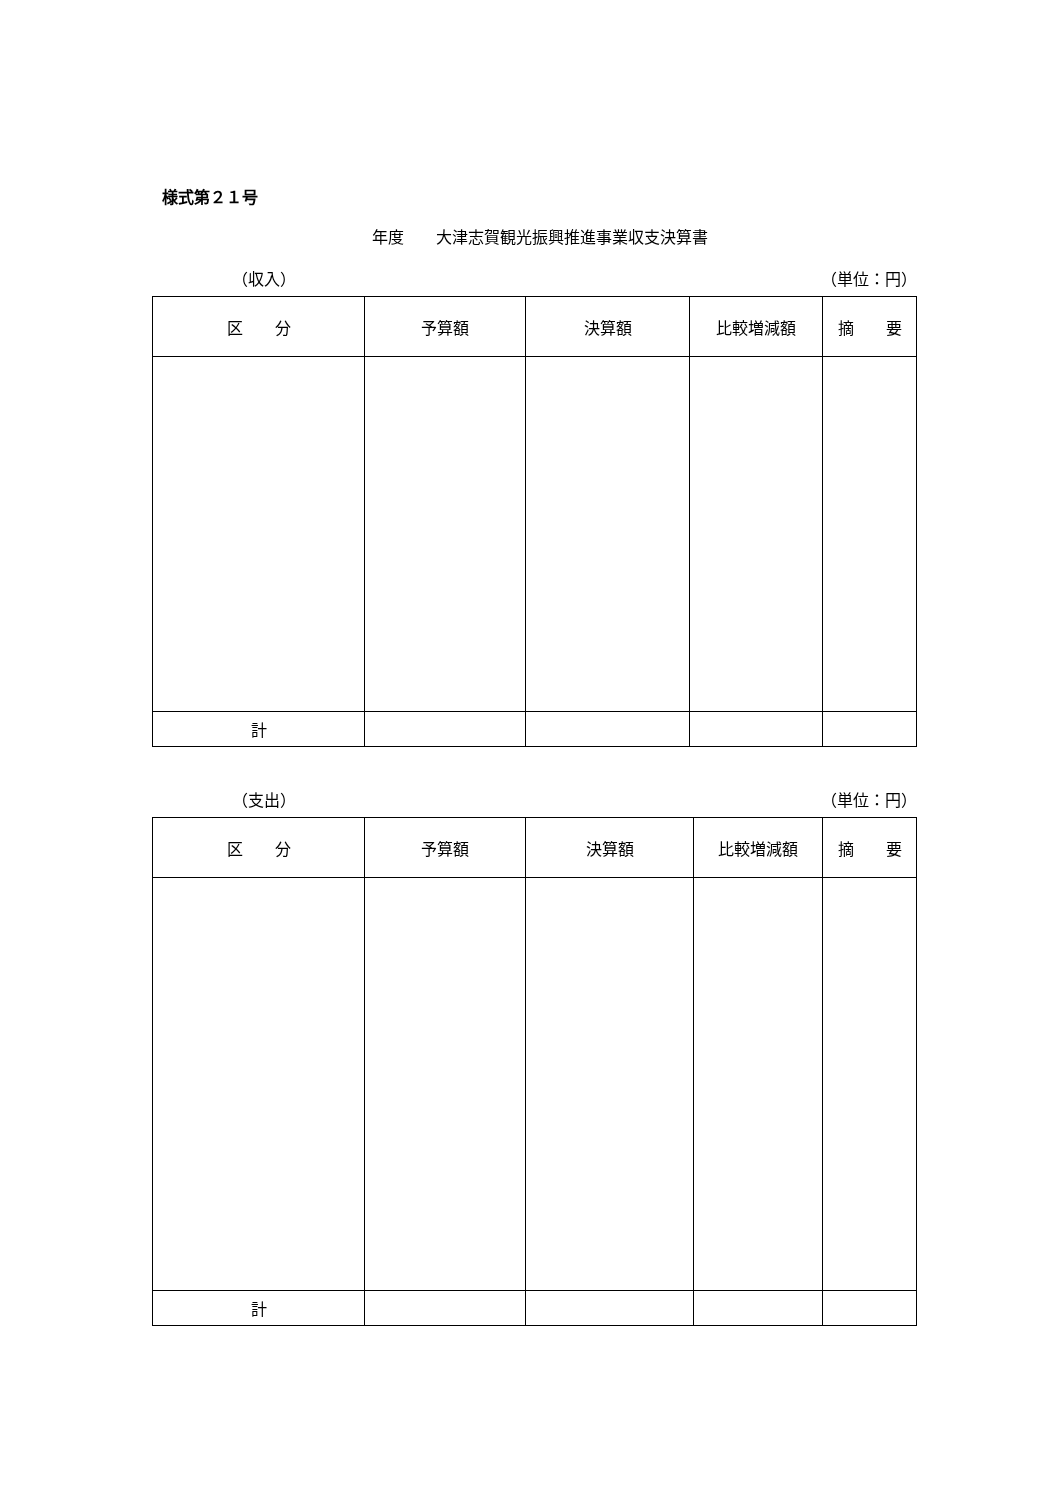様式第２１号
年度　　大津志賀観光振興推進事業収支決算書
（収入） （単位：円）
| 区 分 | 予算額 | 決算額 | 比較増減額 | 摘 要 |
| --- | --- | --- | --- | --- |
| 計 | | | | |
（支出） （単位：円）
| 区 分 | 予算額 | 決算額 | 比較増減額 | 摘 要 |
| --- | --- | --- | --- | --- |
| 計 | | | | |